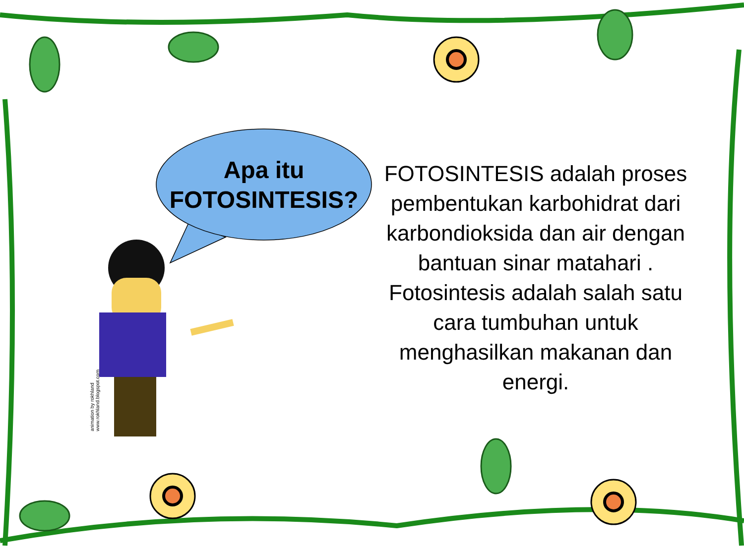Apa itu
FOTOSINTESIS?
FOTOSINTESIS adalah proses pembentukan karbohidrat dari karbondioksida dan air dengan bantuan sinar matahari . Fotosintesis adalah salah satu cara tumbuhan untuk menghasilkan makanan dan energi.
animation by rokhland
www.rokhland.blogspot.com